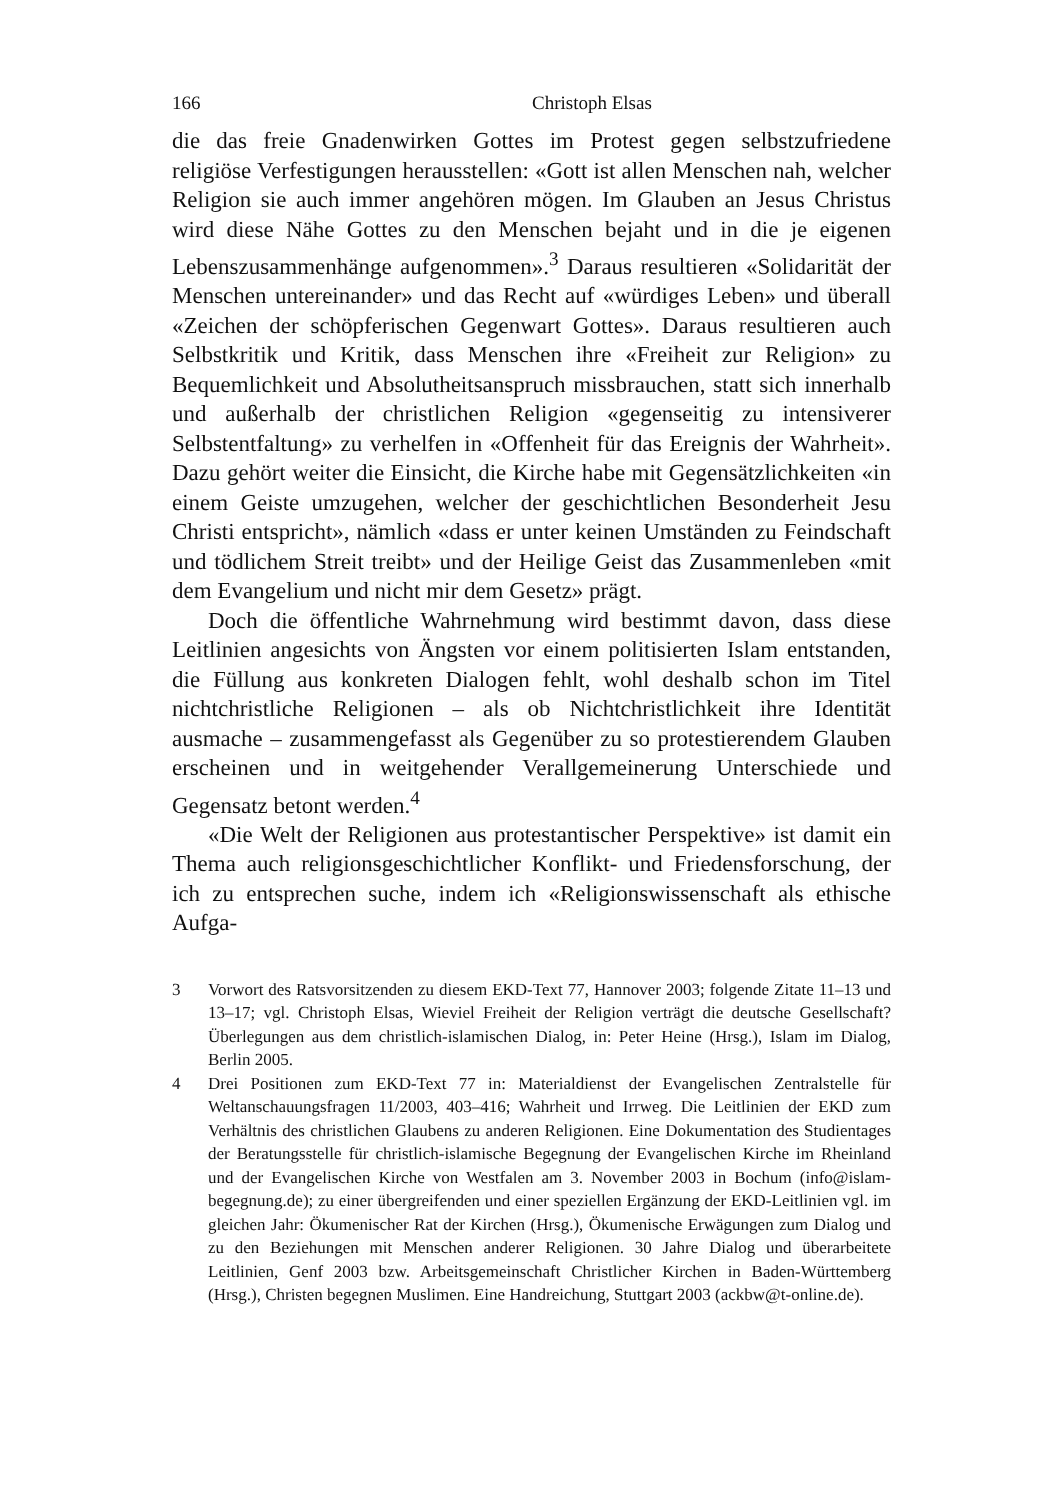166 Christoph Elsas
die das freie Gnadenwirken Gottes im Protest gegen selbstzufriedene religiöse Verfestigungen herausstellen: «Gott ist allen Menschen nah, welcher Religion sie auch immer angehören mögen. Im Glauben an Jesus Christus wird diese Nähe Gottes zu den Menschen bejaht und in die je eigenen Lebenszusammenhänge aufgenommen».<sup>3</sup> Daraus resultieren «Solidarität der Menschen untereinander» und das Recht auf «würdiges Leben» und überall «Zeichen der schöpferischen Gegenwart Gottes». Daraus resultieren auch Selbstkritik und Kritik, dass Menschen ihre «Freiheit zur Religion» zu Bequemlichkeit und Absolutheitsanspruch missbrauchen, statt sich innerhalb und außerhalb der christlichen Religion «gegenseitig zu intensiverer Selbstentfaltung» zu verhelfen in «Offenheit für das Ereignis der Wahrheit». Dazu gehört weiter die Einsicht, die Kirche habe mit Gegensätzlichkeiten «in einem Geiste umzugehen, welcher der geschichtlichen Besonderheit Jesu Christi entspricht», nämlich «dass er unter keinen Umständen zu Feindschaft und tödlichem Streit treibt» und der Heilige Geist das Zusammenleben «mit dem Evangelium und nicht mir dem Gesetz» prägt.
Doch die öffentliche Wahrnehmung wird bestimmt davon, dass diese Leitlinien angesichts von Ängsten vor einem politisierten Islam entstanden, die Füllung aus konkreten Dialogen fehlt, wohl deshalb schon im Titel nichtchristliche Religionen – als ob Nichtchristlichkeit ihre Identität ausmache – zusammengefasst als Gegenüber zu so protestierendem Glauben erscheinen und in weitgehender Verallgemeinerung Unterschiede und Gegensatz betont werden.<sup>4</sup>
«Die Welt der Religionen aus protestantischer Perspektive» ist damit ein Thema auch religionsgeschichtlicher Konflikt- und Friedensforschung, der ich zu entsprechen suche, indem ich «Religionswissenschaft als ethische Aufga-
3 Vorwort des Ratsvorsitzenden zu diesem EKD-Text 77, Hannover 2003; folgende Zitate 11–13 und 13–17; vgl. Christoph Elsas, Wieviel Freiheit der Religion verträgt die deutsche Gesellschaft? Überlegungen aus dem christlich-islamischen Dialog, in: Peter Heine (Hrsg.), Islam im Dialog, Berlin 2005.
4 Drei Positionen zum EKD-Text 77 in: Materialdienst der Evangelischen Zentralstelle für Weltanschauungsfragen 11/2003, 403–416; Wahrheit und Irrweg. Die Leitlinien der EKD zum Verhältnis des christlichen Glaubens zu anderen Religionen. Eine Dokumentation des Studientages der Beratungsstelle für christlich-islamische Begegnung der Evangelischen Kirche im Rheinland und der Evangelischen Kirche von Westfalen am 3. November 2003 in Bochum (info@islam-begegnung.de); zu einer übergreifenden und einer speziellen Ergänzung der EKD-Leitlinien vgl. im gleichen Jahr: Ökumenischer Rat der Kirchen (Hrsg.), Ökumenische Erwägungen zum Dialog und zu den Beziehungen mit Menschen anderer Religionen. 30 Jahre Dialog und überarbeitete Leitlinien, Genf 2003 bzw. Arbeitsgemeinschaft Christlicher Kirchen in Baden-Württemberg (Hrsg.), Christen begegnen Muslimen. Eine Handreichung, Stuttgart 2003 (ackbw@t-online.de).